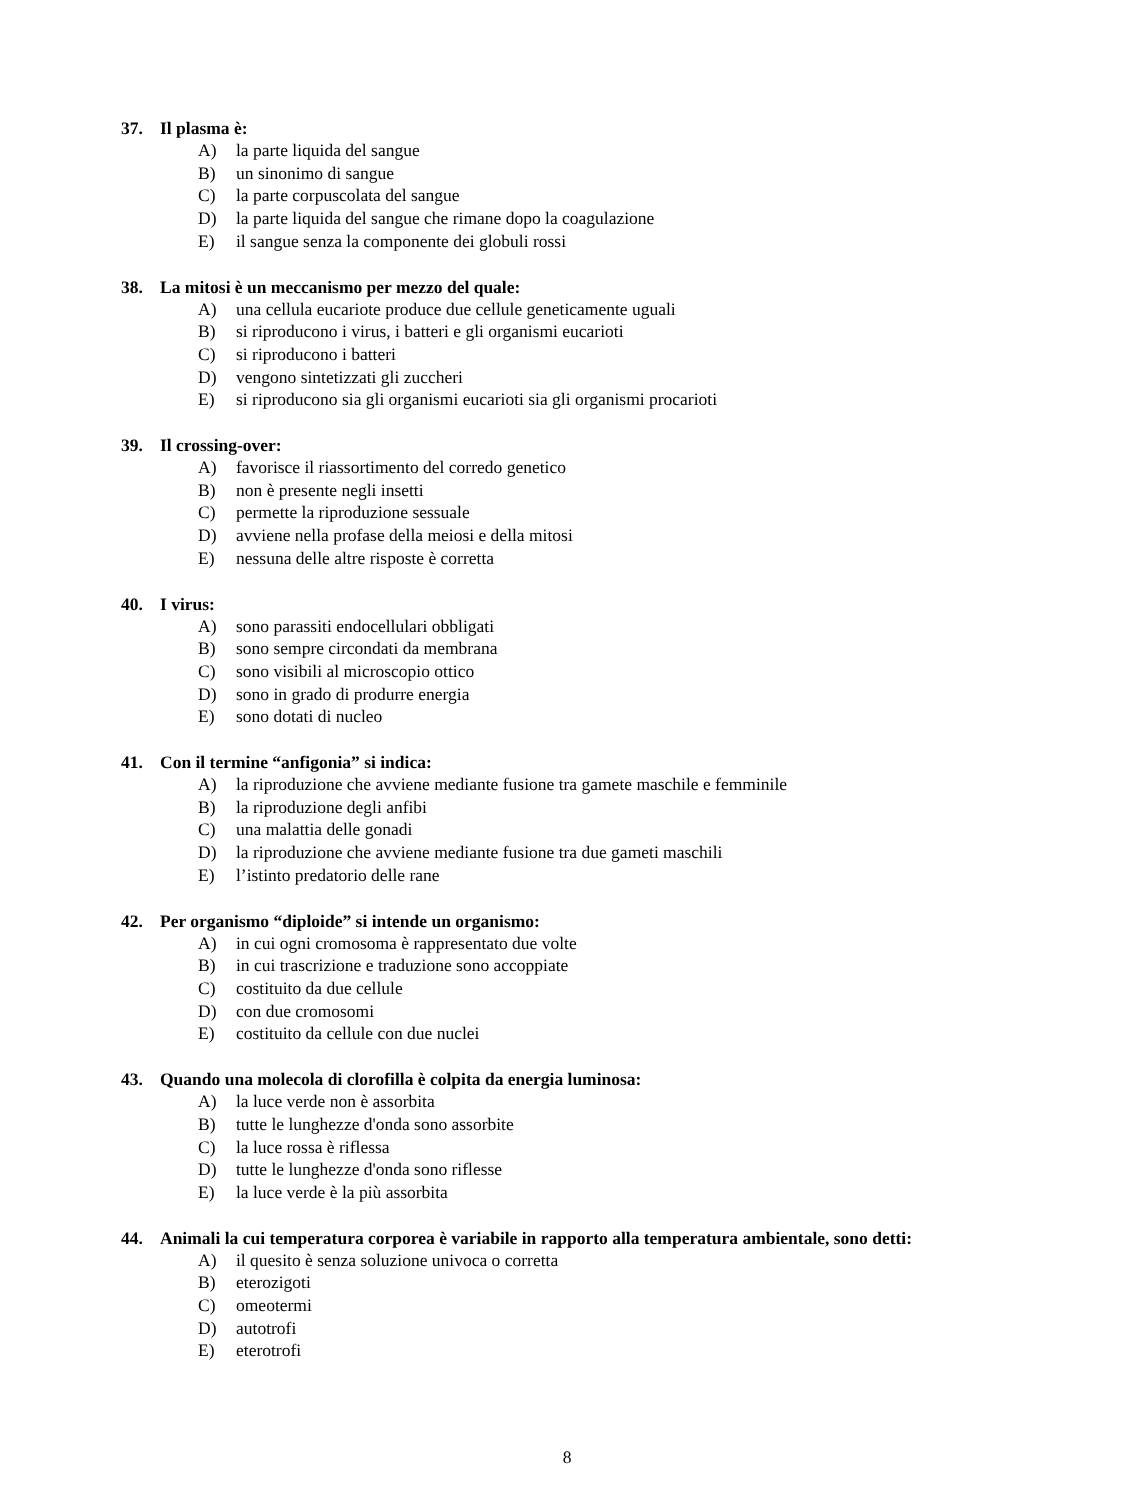37. Il plasma è:
A) la parte liquida del sangue
B) un sinonimo di sangue
C) la parte corpuscolata del sangue
D) la parte liquida del sangue che rimane dopo la coagulazione
E) il sangue senza la componente dei globuli rossi
38. La mitosi è un meccanismo per mezzo del quale:
A) una cellula eucariote produce due cellule geneticamente uguali
B) si riproducono i virus, i batteri e gli organismi eucarioti
C) si riproducono i batteri
D) vengono sintetizzati gli zuccheri
E) si riproducono sia gli organismi eucarioti sia gli organismi procarioti
39. Il crossing-over:
A) favorisce il riassortimento del corredo genetico
B) non è presente negli insetti
C) permette la riproduzione sessuale
D) avviene nella profase della meiosi e della mitosi
E) nessuna delle altre risposte è corretta
40. I virus:
A) sono parassiti endocellulari obbligati
B) sono sempre circondati da membrana
C) sono visibili al microscopio ottico
D) sono in grado di produrre energia
E) sono dotati di nucleo
41. Con il termine “anfigonia” si indica:
A) la riproduzione che avviene mediante fusione tra gamete maschile e femminile
B) la riproduzione degli anfibi
C) una malattia delle gonadi
D) la riproduzione che avviene mediante fusione tra due gameti maschili
E) l’istinto predatorio delle rane
42. Per organismo “diploide” si intende un organismo:
A) in cui ogni cromosoma è rappresentato due volte
B) in cui trascrizione e traduzione sono accoppiate
C) costituito da due cellule
D) con due cromosomi
E) costituito da cellule con due nuclei
43. Quando una molecola di clorofilla è colpita da energia luminosa:
A) la luce verde non è assorbita
B) tutte le lunghezze d'onda sono assorbite
C) la luce rossa è riflessa
D) tutte le lunghezze d'onda sono riflesse
E) la luce verde è la più assorbita
44. Animali la cui temperatura corporea è variabile in rapporto alla temperatura ambientale, sono detti:
A) il quesito è senza soluzione univoca o corretta
B) eterozigoti
C) omeotermi
D) autotrofi
E) eterotrofi
8